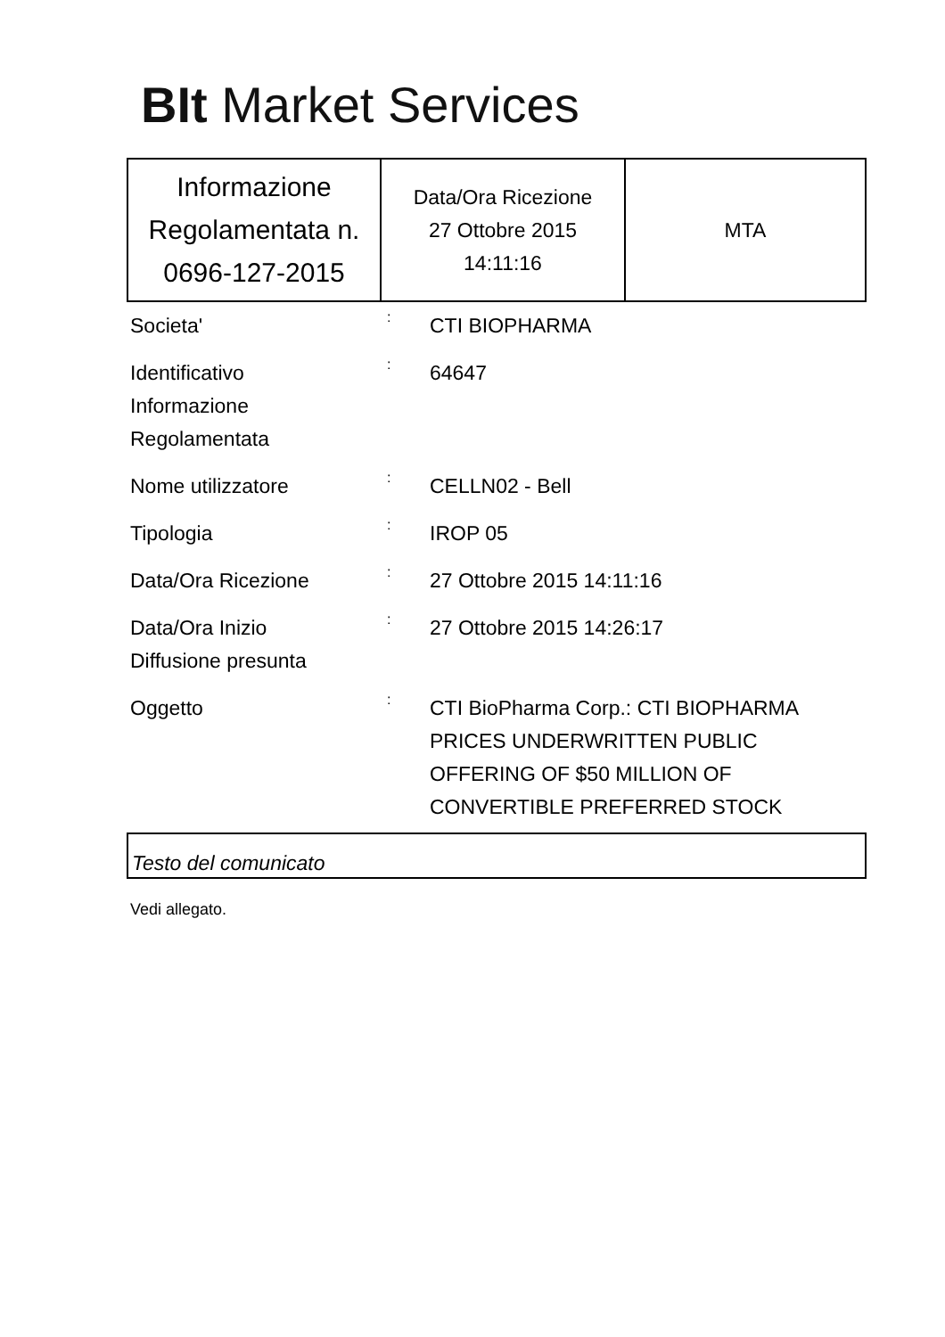BIt Market Services
| Informazione Regolamentata n. 0696-127-2015 | Data/Ora Ricezione 27 Ottobre 2015 14:11:16 | MTA |
| Societa' | : | CTI BIOPHARMA |
| Identificativo Informazione Regolamentata | : | 64647 |
| Nome utilizzatore | : | CELLN02 - Bell |
| Tipologia | : | IROP 05 |
| Data/Ora Ricezione | : | 27 Ottobre 2015 14:11:16 |
| Data/Ora Inizio Diffusione presunta | : | 27 Ottobre 2015 14:26:17 |
| Oggetto | : | CTI BioPharma Corp.: CTI BIOPHARMA PRICES UNDERWRITTEN PUBLIC OFFERING OF $50 MILLION OF CONVERTIBLE PREFERRED STOCK |
Testo del comunicato
Vedi allegato.